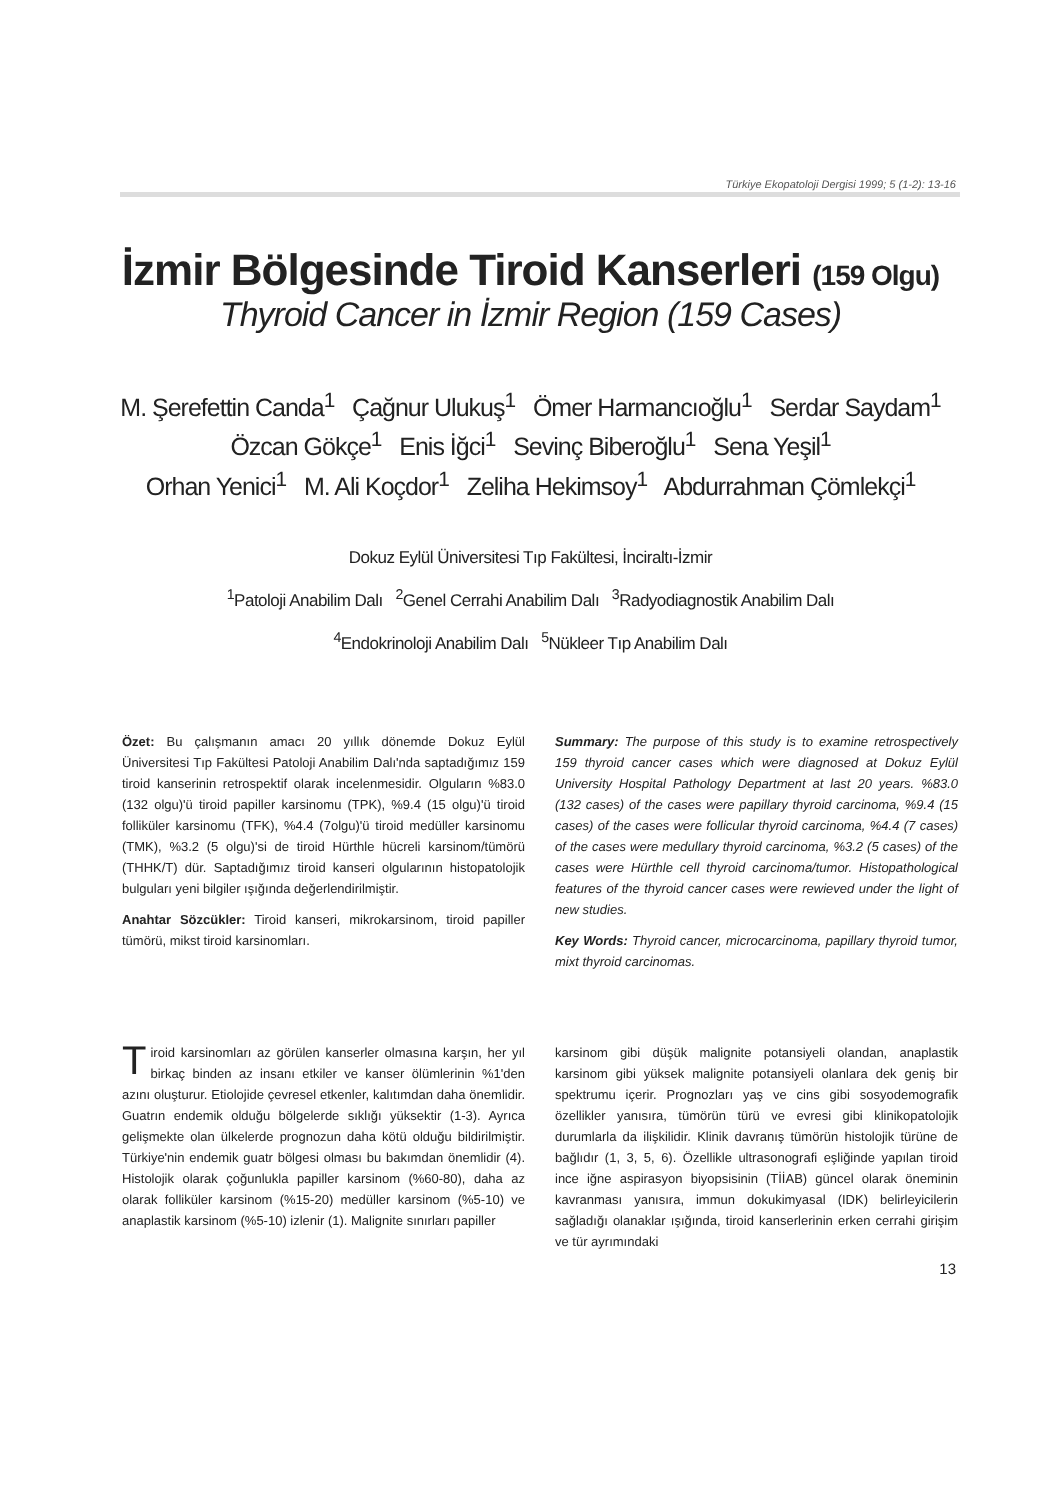Türkiye Ekopatoloji Dergisi 1999; 5 (1-2): 13-16
İzmir Bölgesinde Tiroid Kanserleri (159 Olgu)
Thyroid Cancer in İzmir Region (159 Cases)
M. Şerefettin Canda<sup>1</sup> Çağnur Ulukuş<sup>1</sup> Ömer Harmancıoğlu<sup>1</sup> Serdar Saydam<sup>1</sup>
Özcan Gökçe<sup>1</sup> Enis İğci<sup>1</sup> Sevinç Biberoğlu<sup>1</sup> Sena Yeşil<sup>1</sup>
Orhan Yenici<sup>1</sup> M. Ali Koçdor<sup>1</sup> Zeliha Hekimsoy<sup>1</sup> Abdurrahman Çömlekçi<sup>1</sup>
Dokuz Eylül Üniversitesi Tıp Fakültesi, İnciraltı-İzmir
<sup>1</sup> Patoloji Anabilim Dalı <sup>2</sup>Genel Cerrahi Anabilim Dalı <sup>3</sup>Radyodiagnostik Anabilim Dalı
<sup>4</sup> Endokrinoloji Anabilim Dalı <sup>5</sup>Nükleer Tıp Anabilim Dalı
Özet: Bu çalışmanın amacı 20 yıllık dönemde Dokuz Eylül Üniversitesi Tıp Fakültesi Patoloji Anabilim Dalı'nda saptadığımız 159 tiroid kanserinin retrospektif olarak incelenmesidir. Olguların %83.0 (132 olgu)'ü tiroid papiller karsinomu (TPK), %9.4 (15 olgu)'ü tiroid folliküler karsinomu (TFK), %4.4 (7olgu)'ü tiroid medüller karsinomu (TMK), %3.2 (5 olgu)'si de tiroid Hürthle hücreli karsinom/tümörü (THHK/T) dür. Saptadığımız tiroid kanseri olgularının histopatolojik bulguları yeni bilgiler ışığında değerlendirilmiştir.
Anahtar Sözcükler: Tiroid kanseri, mikrokarsinom, tiroid papiller tümörü, mikst tiroid karsinomları.
Summary: The purpose of this study is to examine retrospectively 159 thyroid cancer cases which were diagnosed at Dokuz Eylül University Hospital Pathology Department at last 20 years. %83.0 (132 cases) of the cases were papillary thyroid carcinoma, %9.4 (15 cases) of the cases were follicular thyroid carcinoma, %4.4 (7 cases) of the cases were medullary thyroid carcinoma, %3.2 (5 cases) of the cases were Hürthle cell thyroid carcinoma/tumor. Histopathological features of the thyroid cancer cases were rewieved under the light of new studies.
Key Words: Thyroid cancer, microcarcinoma, papillary thyroid tumor, mixt thyroid carcinomas.
Tiroid karsinomları az görülen kanserler olmasına karşın, her yıl birkaç binden az insanı etkiler ve kanser ölümlerinin %1'den azını oluşturur. Etiolojide çevresel etkenler, kalıtımdan daha önemlidir. Guatrın endemik olduğu bölgelerde sıklığı yüksektir (1-3). Ayrıca gelişmekte olan ülkelerde prognozun daha kötü olduğu bildirilmiştir. Türkiye'nin endemik guatr bölgesi olması bu bakımdan önemlidir (4). Histolojik olarak çoğunlukla papiller karsinom (%60-80), daha az olarak folliküler karsinom (%15-20) medüller karsinom (%5-10) ve anaplastik karsinom (%5-10) izlenir (1). Malignite sınırları papiller
karsinom gibi düşük malignite potansiyeli olandan, anaplastik karsinom gibi yüksek malignite potansiyeli olanlara dek geniş bir spektrumu içerir. Prognozları yaş ve cins gibi sosyodemografik özellikler yanısıra, tümörün türü ve evresi gibi klinikopatolojik durumlarla da ilişkilidir. Klinik davranış tümörün histolojik türüne de bağlıdır (1, 3, 5, 6). Özellikle ultrasonografi eşliğinde yapılan tiroid ince iğne aspirasyon biyopsisinin (TİİAB) güncel olarak öneminin kavranması yanısıra, immun dokukimyasal (IDK) belirleyicilerin sağladığı olanaklar ışığında, tiroid kanserlerinin erken cerrahi girişim ve tür ayrımındaki
13